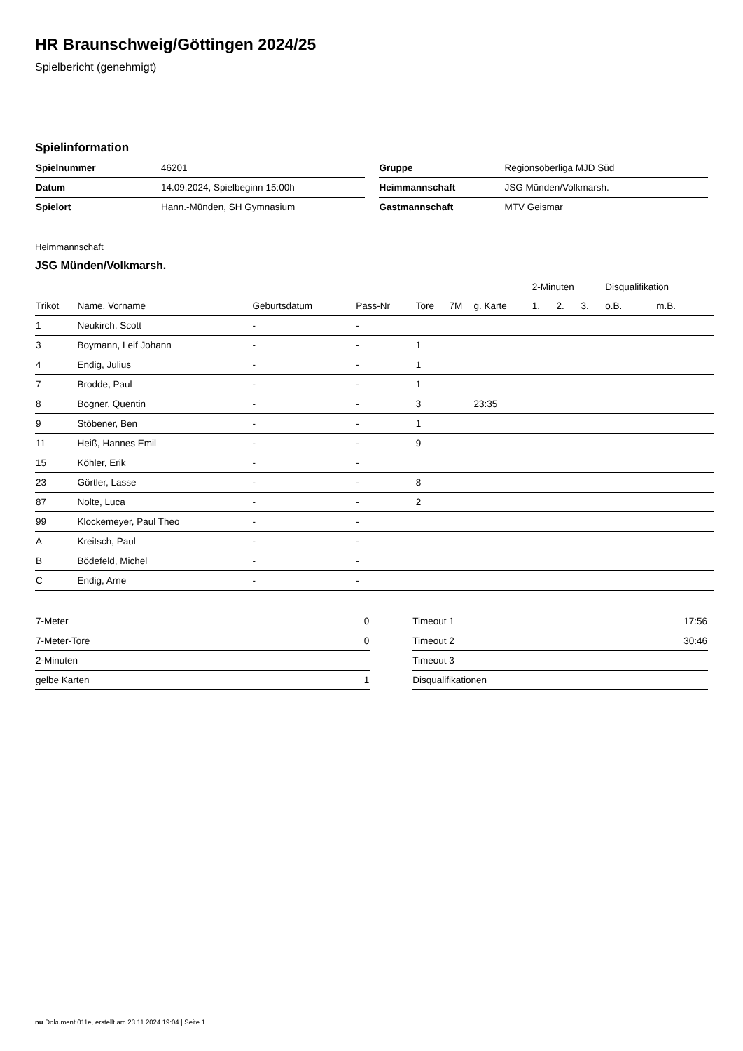HR Braunschweig/Göttingen 2024/25
Spielbericht (genehmigt)
Spielinformation
| Spielnummer | 46201 |
| Datum | 14.09.2024, Spielbeginn 15:00h |
| Spielort | Hann.-Münden, SH Gymnasium |
| Gruppe | Regionsoberliga MJD Süd |
| Heimmannschaft | JSG Münden/Volkmarsh. |
| Gastmannschaft | MTV Geismar |
Heimmannschaft
JSG Münden/Volkmarsh.
| | | | | | | | 2-Minuten | | | Disqualifikation | |
| --- | --- | --- | --- | --- | --- | --- | --- | --- | --- | --- | --- |
| Trikot | Name, Vorname | Geburtsdatum | Pass-Nr | Tore | 7M | g. Karte | 1. | 2. | 3. | o.B. | m.B. |
| 1 | Neukirch, Scott | - | - | | | | | | | | |
| 3 | Boymann, Leif Johann | - | - | 1 | | | | | | | |
| 4 | Endig, Julius | - | - | 1 | | | | | | | |
| 7 | Brodde, Paul | - | - | 1 | | | | | | | |
| 8 | Bogner, Quentin | - | - | 3 | | 23:35 | | | | | |
| 9 | Stöbener, Ben | - | - | 1 | | | | | | | |
| 11 | Heiß, Hannes Emil | - | - | 9 | | | | | | | |
| 15 | Köhler, Erik | - | - | | | | | | | | |
| 23 | Görtler, Lasse | - | - | 8 | | | | | | | |
| 87 | Nolte, Luca | - | - | 2 | | | | | | | |
| 99 | Klockemeyer, Paul Theo | - | - | | | | | | | | |
| A | Kreitsch, Paul | - | - | | | | | | | | |
| B | Bödefeld, Michel | - | - | | | | | | | | |
| C | Endig, Arne | - | - | | | | | | | | |
| 7-Meter | 0 |
| 7-Meter-Tore | 0 |
| 2-Minuten | |
| gelbe Karten | 1 |
| Timeout 1 | 17:56 |
| Timeout 2 | 30:46 |
| Timeout 3 | |
| Disqualifikationen | |
nu.Dokument 011e, erstellt am 23.11.2024 19:04 | Seite 1